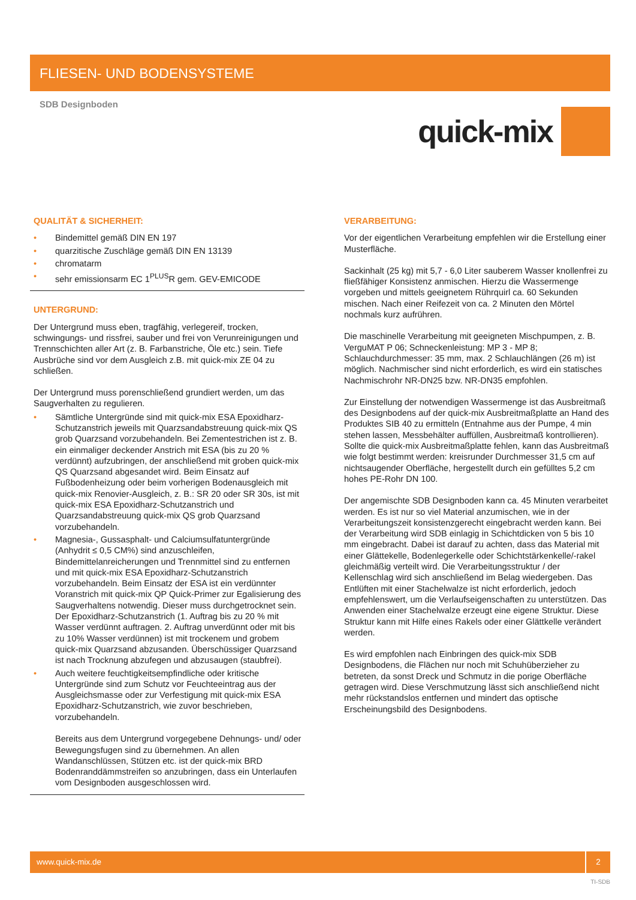FLIESEN- UND BODENSYSTEME
SDB Designboden
quick-mix
QUALITÄT & SICHERHEIT:
• Bindemittel gemäß DIN EN 197
• quarzitische Zuschläge gemäß DIN EN 13139
• chromatarm
• sehr emissionsarm EC 1<sup>PLUS</sup>R gem. GEV-EMICODE
UNTERGRUND:
Der Untergrund muss eben, tragfähig, verlegereif, trocken, schwingungs- und rissfrei, sauber und frei von Verunreinigungen und Trennschichten aller Art (z. B. Farbanstriche, Öle etc.) sein. Tiefe Ausbrüche sind vor dem Ausgleich z.B. mit quick-mix ZE 04 zu schließen.
Der Untergrund muss porenschließend grundiert werden, um das Saugverhalten zu regulieren.
• Sämtliche Untergründe sind mit quick-mix ESA Epoxidharz-Schutzanstrich jeweils mit Quarzsandabstreuung quick-mix QS grob Quarzsand vorzubehandeln. Bei Zementestrichen ist z. B. ein einmaliger deckender Anstrich mit ESA (bis zu 20 % verdünnt) aufzubringen, der anschließend mit groben quick-mix QS Quarzsand abgesandet wird. Beim Einsatz auf Fußbodenheizung oder beim vorherigen Bodenausgleich mit quick-mix Renovier-Ausgleich, z. B.: SR 20 oder SR 30s, ist mit quick-mix ESA Epoxidharz-Schutzanstrich und Quarzsandabstreuung quick-mix QS grob Quarzsand vorzubehandeln.
• Magnesia-, Gussasphalt- und Calciumsulfatuntergründe (Anhydrit ≤ 0,5 CM%) sind anzuschleifen, Bindemittelanreicherungen und Trennmittel sind zu entfernen und mit quick-mix ESA Epoxidharz-Schutzanstrich vorzubehandeln. Beim Einsatz der ESA ist ein verdünnter Voranstrich mit quick-mix QP Quick-Primer zur Egalisierung des Saugverhaltens notwendig. Dieser muss durchgetrocknet sein. Der Epoxidharz-Schutzanstrich (1. Auftrag bis zu 20 % mit Wasser verdünnt auftragen. 2. Auftrag unverdünnt oder mit bis zu 10% Wasser verdünnen) ist mit trockenem und grobem quick-mix Quarzsand abzusanden. Überschüssiger Quarzsand ist nach Trocknung abzufegen und abzusaugen (staubfrei).
• Auch weitere feuchtigkeitsempfindliche oder kritische Untergründe sind zum Schutz vor Feuchteeintrag aus der Ausgleichsmasse oder zur Verfestigung mit quick-mix ESA Epoxidharz-Schutzanstrich, wie zuvor beschrieben, vorzubehandeln.
Bereits aus dem Untergrund vorgegebene Dehnungs- und/ oder Bewegungsfugen sind zu übernehmen. An allen Wandanschlüssen, Stützen etc. ist der quick-mix BRD Bodenranddämmstreifen so anzubringen, dass ein Unterlaufen vom Designboden ausgeschlossen wird.
VERARBEITUNG:
Vor der eigentlichen Verarbeitung empfehlen wir die Erstellung einer Musterfläche.
Sackinhalt (25 kg) mit 5,7 - 6,0 Liter sauberem Wasser knollenfrei zu fließfähiger Konsistenz anmischen. Hierzu die Wassermenge vorgeben und mittels geeignetem Rührquirl ca. 60 Sekunden mischen. Nach einer Reifezeit von ca. 2 Minuten den Mörtel nochmals kurz aufrühren.
Die maschinelle Verarbeitung mit geeigneten Mischpumpen, z. B. VerguMAT P 06; Schneckenleistung: MP 3 - MP 8; Schlauchdurchmesser: 35 mm, max. 2 Schlauchlängen (26 m) ist möglich. Nachmischer sind nicht erforderlich, es wird ein statisches Nachmischrohr NR-DN25 bzw. NR-DN35 empfohlen.
Zur Einstellung der notwendigen Wassermenge ist das Ausbreitmaß des Designbodens auf der quick-mix Ausbreitmaßplatte an Hand des Produktes SIB 40 zu ermitteln (Entnahme aus der Pumpe, 4 min stehen lassen, Messbehälter auffüllen, Ausbreitmaß kontrollieren). Sollte die quick-mix Ausbreitmaßplatte fehlen, kann das Ausbreitmaß wie folgt bestimmt werden: kreisrunder Durchmesser 31,5 cm auf nichtsaugender Oberfläche, hergestellt durch ein gefülltes 5,2 cm hohes PE-Rohr DN 100.
Der angemischte SDB Designboden kann ca. 45 Minuten verarbeitet werden. Es ist nur so viel Material anzumischen, wie in der Verarbeitungszeit konsistenzgerecht eingebracht werden kann. Bei der Verarbeitung wird SDB einlagig in Schichtdicken von 5 bis 10 mm eingebracht. Dabei ist darauf zu achten, dass das Material mit einer Glättekelle, Bodenlegerkelle oder Schichtstärkenkelle/-rakel gleichmäßig verteilt wird. Die Verarbeitungsstruktur / der Kellenschlag wird sich anschließend im Belag wiedergeben. Das Entlüften mit einer Stachelwalze ist nicht erforderlich, jedoch empfehlenswert, um die Verlaufseigenschaften zu unterstützen. Das Anwenden einer Stachelwalze erzeugt eine eigene Struktur. Diese Struktur kann mit Hilfe eines Rakels oder einer Glättkelle verändert werden.
Es wird empfohlen nach Einbringen des quick-mix SDB Designbodens, die Flächen nur noch mit Schuhüberzieher zu betreten, da sonst Dreck und Schmutz in die porige Oberfläche getragen wird. Diese Verschmutzung lässt sich anschließend nicht mehr rückstandslos entfernen und mindert das optische Erscheinungsbild des Designbodens.
www.quick-mix.de 2
TI-SDB